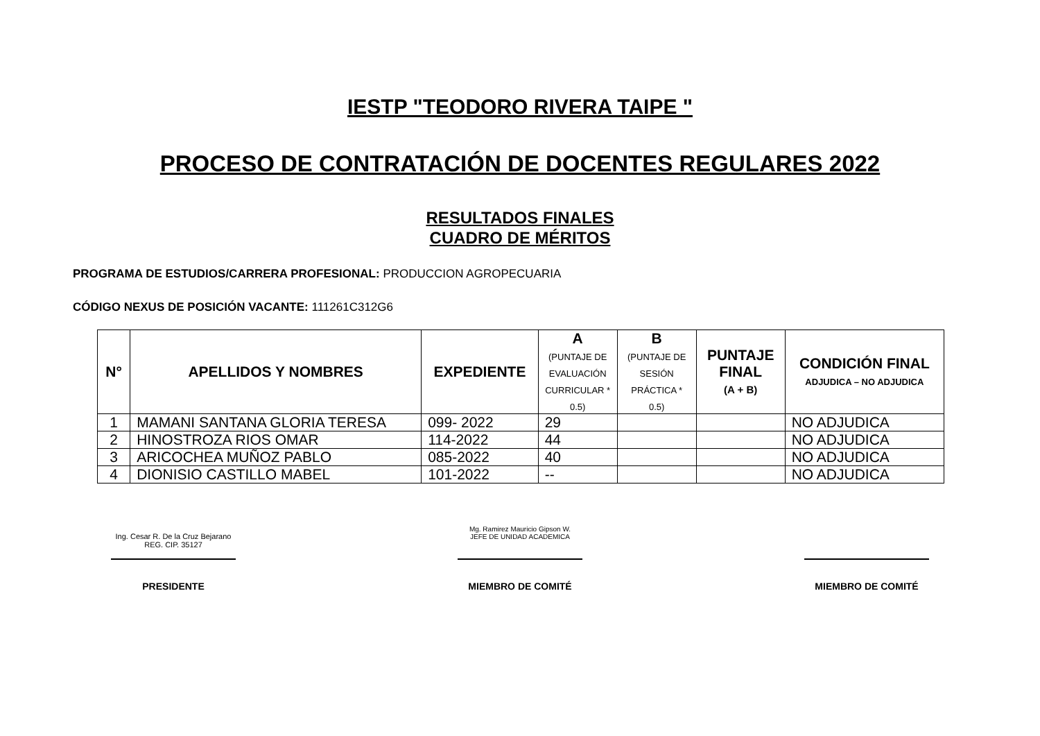IESTP "TEODORO RIVERA TAIPE "
PROCESO DE CONTRATACIÓN DE DOCENTES REGULARES 2022
RESULTADOS FINALES
CUADRO DE MÉRITOS
PROGRAMA DE ESTUDIOS/CARRERA PROFESIONAL: PRODUCCION AGROPECUARIA
CÓDIGO NEXUS DE POSICIÓN VACANTE: 111261C312G6
| N° | APELLIDOS Y NOMBRES | EXPEDIENTE | A (PUNTAJE DE EVALUACIÓN CURRICULAR * 0.5) | B (PUNTAJE DE SESIÓN PRÁCTICA * 0.5) | PUNTAJE FINAL (A + B) | CONDICIÓN FINAL ADJUDICA – NO ADJUDICA |
| --- | --- | --- | --- | --- | --- | --- |
| 1 | MAMANI SANTANA GLORIA TERESA | 099- 2022 | 29 | | | NO ADJUDICA |
| 2 | HINOSTROZA RIOS OMAR | 114-2022 | 44 | | | NO ADJUDICA |
| 3 | ARICOCHEA MUÑOZ PABLO | 085-2022 | 40 | | | NO ADJUDICA |
| 4 | DIONISIO CASTILLO MABEL | 101-2022 | -- | | | NO ADJUDICA |
Ing. Cesar R. De la Cruz Bejarano
REG. CIP. 35127
PRESIDENTE
Mg. Ramirez Mauricio Gipson W.
JEFE DE UNIDAD ACADEMICA
MIEMBRO DE COMITÉ
MIEMBRO DE COMITÉ